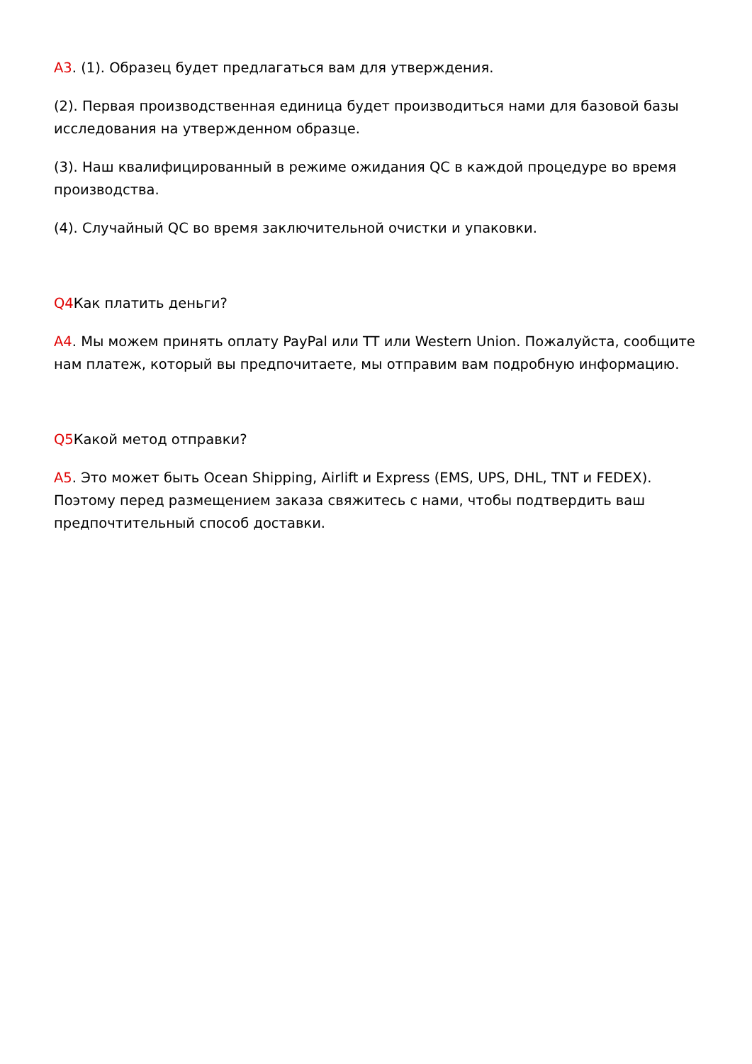A3. (1). Образец будет предлагаться вам для утверждения.
(2). Первая производственная единица будет производиться нами для базовой базы исследования на утвержденном образце.
(3). Наш квалифицированный в режиме ожидания QC в каждой процедуре во время производства.
(4). Случайный QC во время заключительной очистки и упаковки.
Q4 Как платить деньги?
A4. Мы можем принять оплату PayPal или TT или Western Union. Пожалуйста, сообщите нам платеж, который вы предпочитаете, мы отправим вам подробную информацию.
Q5 Какой метод отправки?
A5. Это может быть Ocean Shipping, Airlift и Express (EMS, UPS, DHL, TNT и FEDEX). Поэтому перед размещением заказа свяжитесь с нами, чтобы подтвердить ваш предпочтительный способ доставки.